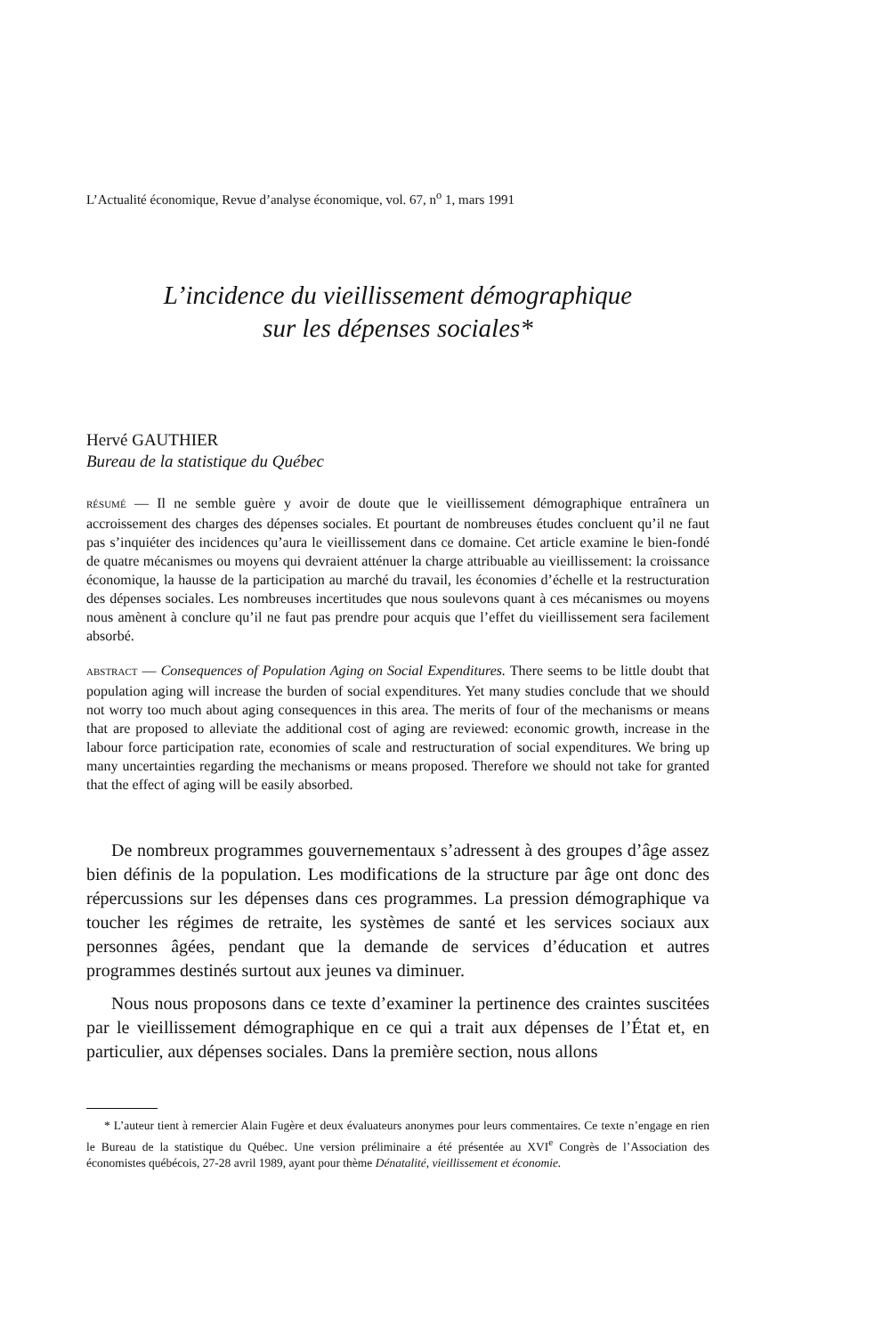L’Actualité économique, Revue d’analyse économique, vol. 67, n<sup>o</sup> 1, mars 1991
L’incidence du vieillissement démographique
sur les dépenses sociales*
Hervé GAUTHIER
Bureau de la statistique du Québec
RÉSUMÉ — Il ne semble guère y avoir de doute que le vieillissement démographique entraînera un accroissement des charges des dépenses sociales. Et pourtant de nombreuses études concluent qu’il ne faut pas s’inquiéter des incidences qu’aura le vieillissement dans ce domaine. Cet article examine le bien-fondé de quatre mécanismes ou moyens qui devraient atténuer la charge attribuable au vieillissement: la croissance économique, la hausse de la participation au marché du travail, les économies d’échelle et la restructuration des dépenses sociales. Les nombreuses incertitudes que nous soulevons quant à ces mécanismes ou moyens nous amènent à conclure qu’il ne faut pas prendre pour acquis que l’effet du vieillissement sera facilement absorbé.
ABSTRACT — Consequences of Population Aging on Social Expenditures. There seems to be little doubt that population aging will increase the burden of social expenditures. Yet many studies conclude that we should not worry too much about aging consequences in this area. The merits of four of the mechanisms or means that are proposed to alleviate the additional cost of aging are reviewed: economic growth, increase in the labour force participation rate, economies of scale and restructuration of social expenditures. We bring up many uncertainties regarding the mechanisms or means proposed. Therefore we should not take for granted that the effect of aging will be easily absorbed.
De nombreux programmes gouvernementaux s’adressent à des groupes d’âge assez bien définis de la population. Les modifications de la structure par âge ont donc des répercussions sur les dépenses dans ces programmes. La pression démographique va toucher les régimes de retraite, les systèmes de santé et les services sociaux aux personnes âgées, pendant que la demande de services d’éducation et autres programmes destinés surtout aux jeunes va diminuer.
Nous nous proposons dans ce texte d’examiner la pertinence des craintes suscitées par le vieillissement démographique en ce qui a trait aux dépenses de l’État et, en particulier, aux dépenses sociales. Dans la première section, nous allons
* L’auteur tient à remercier Alain Fugère et deux évaluateurs anonymes pour leurs commentaires. Ce texte n’engage en rien le Bureau de la statistique du Québec. Une version préliminaire a été présentée au XVI<sup>e</sup> Congrès de l’Association des économistes québécois, 27-28 avril 1989, ayant pour thème Dénatalité, vieillissement et économie.